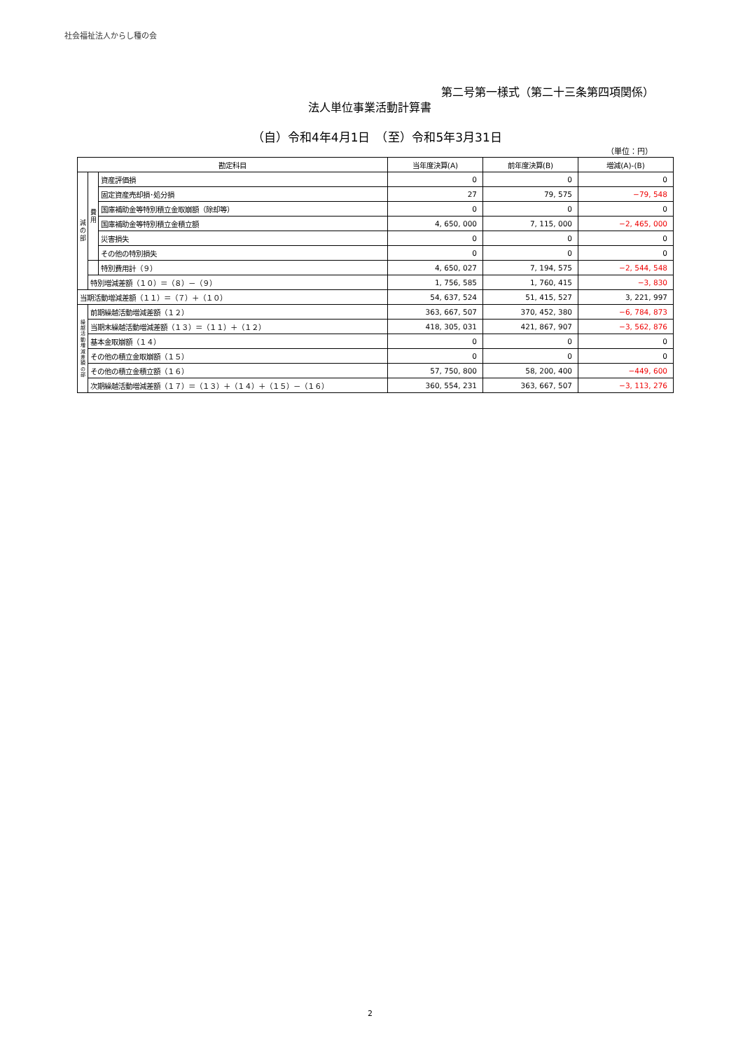社会福祉法人からし種の会
第二号第一様式（第二十三条第四項関係）
法人単位事業活動計算書
（自）令和4年4月1日　（至）令和5年3月31日
（単位：円）
| 勘定科目 | | | 当年度決算(A) | 前年度決算(B) | 増減(A)-(B) |
| --- | --- | --- | --- | --- | --- |
| 減 の 部 | 費 用 | 資産評価損 | 0 | 0 | 0 |
| | | 固定資産売却損･処分損 | 27 | 79, 575 | −79, 548 |
| | | 国庫補助金等特別積立金取崩額（除却等） | 0 | 0 | 0 |
| | | 国庫補助金等特別積立金積立額 | 4, 650, 000 | 7, 115, 000 | −2, 465, 000 |
| | | 災害損失 | 0 | 0 | 0 |
| | | その他の特別損失 | 0 | 0 | 0 |
| | | 特別費用計（９） | 4, 650, 027 | 7, 194, 575 | −2, 544, 548 |
| | 特別増減差額（１０）＝（８）－（９） | | 1, 756, 585 | 1, 760, 415 | −3, 830 |
| 当期活動増減差額（１１）＝（７）＋（１０） | | | 54, 637, 524 | 51, 415, 527 | 3, 221, 997 |
| 繰 越 活 動 増 減 差 額 の 部 | 前期繰越活動増減差額（１２） | | 363, 667, 507 | 370, 452, 380 | −6, 784, 873 |
| | 当期末繰越活動増減差額（１３）＝（１１）＋（１２） | | 418, 305, 031 | 421, 867, 907 | −3, 562, 876 |
| | 基本金取崩額（１４） | | 0 | 0 | 0 |
| | その他の積立金取崩額（１５） | | 0 | 0 | 0 |
| | その他の積立金積立額（１６） | | 57, 750, 800 | 58, 200, 400 | −449, 600 |
| | 次期繰越活動増減差額（１７）＝（１３）＋（１４）＋（１５）－（１６） | | 360, 554, 231 | 363, 667, 507 | −3, 113, 276 |
2